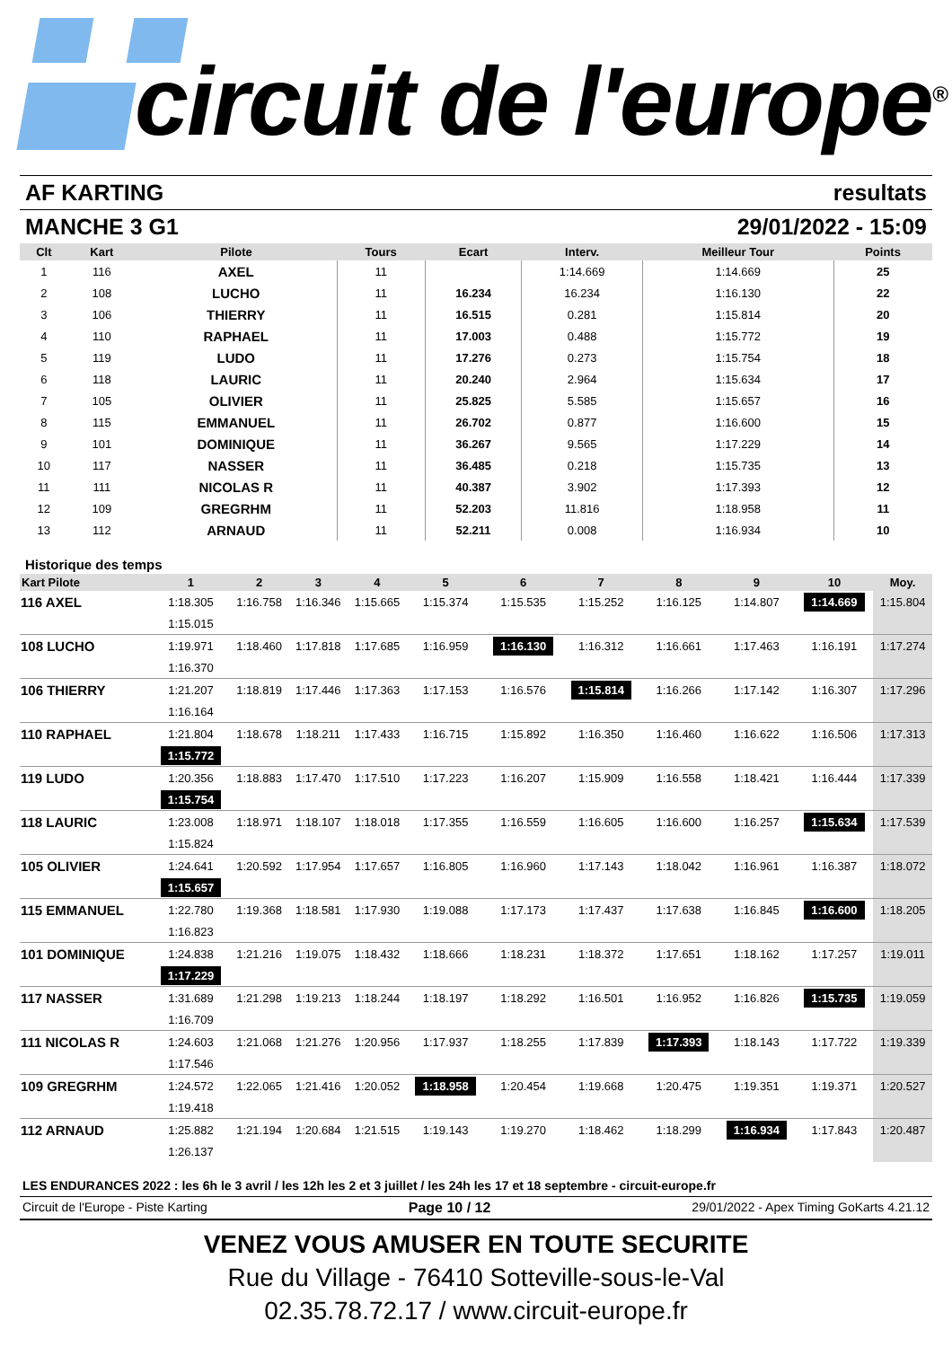circuit de l'europe<sup>®</sup>
AF KARTING resultats
MANCHE 3 G1 29/01/2022 - 15:09
| Clt | Kart | Pilote | Tours | Ecart | Interv. | Meilleur Tour | Points |
| --- | --- | --- | --- | --- | --- | --- | --- |
| 1 | 116 | AXEL | 11 | | 1:14.669 | 1:14.669 | 25 |
| 2 | 108 | LUCHO | 11 | 16.234 | 16.234 | 1:16.130 | 22 |
| 3 | 106 | THIERRY | 11 | 16.515 | 0.281 | 1:15.814 | 20 |
| 4 | 110 | RAPHAEL | 11 | 17.003 | 0.488 | 1:15.772 | 19 |
| 5 | 119 | LUDO | 11 | 17.276 | 0.273 | 1:15.754 | 18 |
| 6 | 118 | LAURIC | 11 | 20.240 | 2.964 | 1:15.634 | 17 |
| 7 | 105 | OLIVIER | 11 | 25.825 | 5.585 | 1:15.657 | 16 |
| 8 | 115 | EMMANUEL | 11 | 26.702 | 0.877 | 1:16.600 | 15 |
| 9 | 101 | DOMINIQUE | 11 | 36.267 | 9.565 | 1:17.229 | 14 |
| 10 | 117 | NASSER | 11 | 36.485 | 0.218 | 1:15.735 | 13 |
| 11 | 111 | NICOLAS R | 11 | 40.387 | 3.902 | 1:17.393 | 12 |
| 12 | 109 | GREGRHM | 11 | 52.203 | 11.816 | 1:18.958 | 11 |
| 13 | 112 | ARNAUD | 11 | 52.211 | 0.008 | 1:16.934 | 10 |
Historique des temps
| Kart Pilote | 1 | 2 | 3 | 4 | 5 | 6 | 7 | 8 | 9 | 10 | Moy. |
| --- | --- | --- | --- | --- | --- | --- | --- | --- | --- | --- | --- |
| 116 AXEL | 1:18.305 | 1:16.758 | 1:16.346 | 1:15.665 | 1:15.374 | 1:15.535 | 1:15.252 | 1:16.125 | 1:14.807 | 1:14.669 | 1:15.804 |
| | 1:15.015 | | | | | | | | | | |
| 108 LUCHO | 1:19.971 | 1:18.460 | 1:17.818 | 1:17.685 | 1:16.959 | 1:16.130 | 1:16.312 | 1:16.661 | 1:17.463 | 1:16.191 | 1:17.274 |
| | 1:16.370 | | | | | | | | | | |
| 106 THIERRY | 1:21.207 | 1:18.819 | 1:17.446 | 1:17.363 | 1:17.153 | 1:16.576 | 1:15.814 | 1:16.266 | 1:17.142 | 1:16.307 | 1:17.296 |
| | 1:16.164 | | | | | | | | | | |
| 110 RAPHAEL | 1:21.804 | 1:18.678 | 1:18.211 | 1:17.433 | 1:16.715 | 1:15.892 | 1:16.350 | 1:16.460 | 1:16.622 | 1:16.506 | 1:17.313 |
| | 1:15.772 | | | | | | | | | | |
| 119 LUDO | 1:20.356 | 1:18.883 | 1:17.470 | 1:17.510 | 1:17.223 | 1:16.207 | 1:15.909 | 1:16.558 | 1:18.421 | 1:16.444 | 1:17.339 |
| | 1:15.754 | | | | | | | | | | |
| 118 LAURIC | 1:23.008 | 1:18.971 | 1:18.107 | 1:18.018 | 1:17.355 | 1:16.559 | 1:16.605 | 1:16.600 | 1:16.257 | 1:15.634 | 1:17.539 |
| | 1:15.824 | | | | | | | | | | |
| 105 OLIVIER | 1:24.641 | 1:20.592 | 1:17.954 | 1:17.657 | 1:16.805 | 1:16.960 | 1:17.143 | 1:18.042 | 1:16.961 | 1:16.387 | 1:18.072 |
| | 1:15.657 | | | | | | | | | | |
| 115 EMMANUEL | 1:22.780 | 1:19.368 | 1:18.581 | 1:17.930 | 1:19.088 | 1:17.173 | 1:17.437 | 1:17.638 | 1:16.845 | 1:16.600 | 1:18.205 |
| | 1:16.823 | | | | | | | | | | |
| 101 DOMINIQUE | 1:24.838 | 1:21.216 | 1:19.075 | 1:18.432 | 1:18.666 | 1:18.231 | 1:18.372 | 1:17.651 | 1:18.162 | 1:17.257 | 1:19.011 |
| | 1:17.229 | | | | | | | | | | |
| 117 NASSER | 1:31.689 | 1:21.298 | 1:19.213 | 1:18.244 | 1:18.197 | 1:18.292 | 1:16.501 | 1:16.952 | 1:16.826 | 1:15.735 | 1:19.059 |
| | 1:16.709 | | | | | | | | | | |
| 111 NICOLAS R | 1:24.603 | 1:21.068 | 1:21.276 | 1:20.956 | 1:17.937 | 1:18.255 | 1:17.839 | 1:17.393 | 1:18.143 | 1:17.722 | 1:19.339 |
| | 1:17.546 | | | | | | | | | | |
| 109 GREGRHM | 1:24.572 | 1:22.065 | 1:21.416 | 1:20.052 | 1:18.958 | 1:20.454 | 1:19.668 | 1:20.475 | 1:19.351 | 1:19.371 | 1:20.527 |
| | 1:19.418 | | | | | | | | | | |
| 112 ARNAUD | 1:25.882 | 1:21.194 | 1:20.684 | 1:21.515 | 1:19.143 | 1:19.270 | 1:18.462 | 1:18.299 | 1:16.934 | 1:17.843 | 1:20.487 |
| | 1:26.137 | | | | | | | | | | |
LES ENDURANCES 2022 : les 6h le 3 avril / les 12h les 2 et 3 juillet / les 24h les 17 et 18 septembre - circuit-europe.fr
Circuit de l'Europe - Piste Karting Page 10 / 12 29/01/2022 - Apex Timing GoKarts 4.21.12
VENEZ VOUS AMUSER EN TOUTE SECURITE
Rue du Village - 76410 Sotteville-sous-le-Val
02.35.78.72.17 / www.circuit-europe.fr